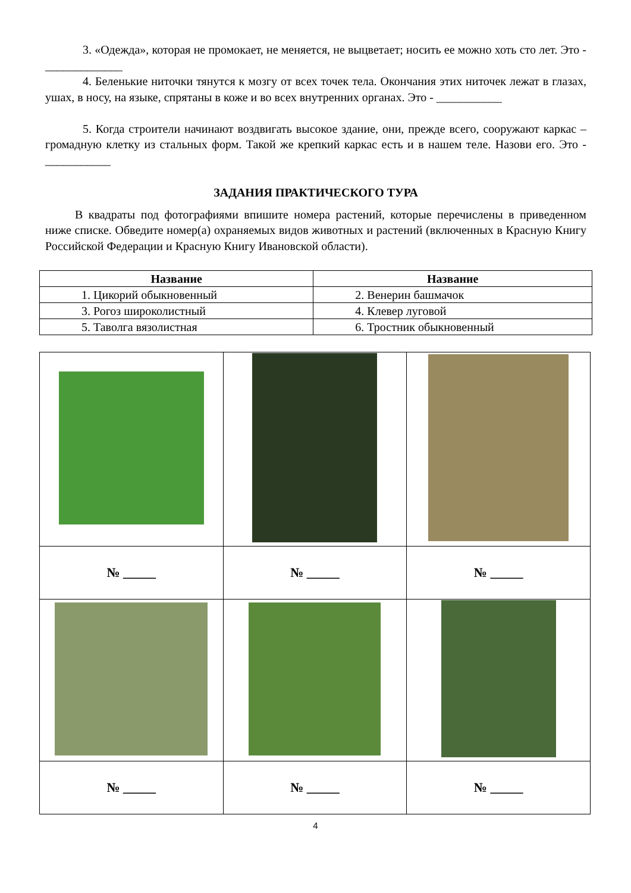3. «Одежда», которая не промокает, не меняется, не выцветает; носить ее можно хоть сто лет. Это - _____________
4. Беленькие ниточки тянутся к мозгу от всех точек тела. Окончания этих ниточек лежат в глазах, ушах, в носу, на языке, спрятаны в коже и во всех внутренних органах. Это - ___________
5. Когда строители начинают воздвигать высокое здание, они, прежде всего, сооружают каркас – громадную клетку из стальных форм. Такой же крепкий каркас есть и в нашем теле. Назови его. Это - ___________
ЗАДАНИЯ ПРАКТИЧЕСКОГО ТУРА
В квадраты под фотографиями впишите номера растений, которые перечислены в приведенном ниже списке. Обведите номер(а) охраняемых видов животных и растений (включенных в Красную Книгу Российской Федерации и Красную Книгу Ивановской области).
| Название | Название |
| --- | --- |
| 1. Цикорий обыкновенный | 2. Венерин башмачок |
| 3. Рогоз широколистный | 4. Клевер луговой |
| 5. Таволга вязолистная | 6. Тростник обыкновенный |
| № _____ | № _____ | № _____ |
| № _____ | № _____ | № _____ |
4